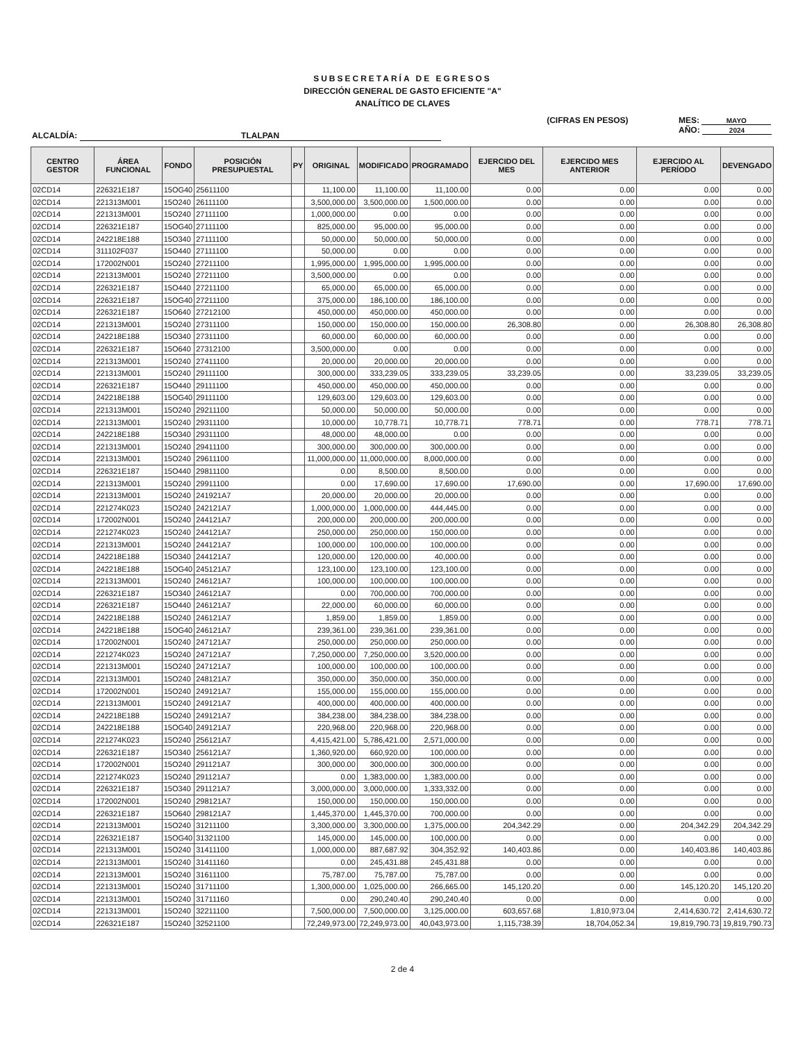SUBSECRETARÍA DE EGRESOS
DIRECCIÓN GENERAL DE GASTO EFICIENTE "A"
ANALÍTICO DE CLAVES
ALCALDÍA: TLALPAN
(CIFRAS EN PESOS) MES: MAYO
AÑO: 2024
| CENTRO GESTOR | ÁREA FUNCIONAL | FONDO | POSICIÓN PRESUPUESTAL | PY | ORIGINAL | MODIFICADO | PROGRAMADO | EJERCIDO DEL MES | EJERCIDO MES ANTERIOR | EJERCIDO AL PERÍODO | DEVENGADO |
| --- | --- | --- | --- | --- | --- | --- | --- | --- | --- | --- | --- |
| 02CD14 | 226321E187 | 15OG40 | 25611100 | | 11,100.00 | 11,100.00 | 11,100.00 | 0.00 | 0.00 | 0.00 | 0.00 |
| 02CD14 | 221313M001 | 15O240 | 26111100 | | 3,500,000.00 | 3,500,000.00 | 1,500,000.00 | 0.00 | 0.00 | 0.00 | 0.00 |
| 02CD14 | 221313M001 | 15O240 | 27111100 | | 1,000,000.00 | 0.00 | 0.00 | 0.00 | 0.00 | 0.00 | 0.00 |
| 02CD14 | 226321E187 | 15OG40 | 27111100 | | 825,000.00 | 95,000.00 | 95,000.00 | 0.00 | 0.00 | 0.00 | 0.00 |
| 02CD14 | 242218E188 | 15O340 | 27111100 | | 50,000.00 | 50,000.00 | 50,000.00 | 0.00 | 0.00 | 0.00 | 0.00 |
| 02CD14 | 311102F037 | 15O440 | 27111100 | | 50,000.00 | 0.00 | 0.00 | 0.00 | 0.00 | 0.00 | 0.00 |
| 02CD14 | 172002N001 | 15O240 | 27211100 | | 1,995,000.00 | 1,995,000.00 | 1,995,000.00 | 0.00 | 0.00 | 0.00 | 0.00 |
| 02CD14 | 221313M001 | 15O240 | 27211100 | | 3,500,000.00 | 0.00 | 0.00 | 0.00 | 0.00 | 0.00 | 0.00 |
| 02CD14 | 226321E187 | 15O440 | 27211100 | | 65,000.00 | 65,000.00 | 65,000.00 | 0.00 | 0.00 | 0.00 | 0.00 |
| 02CD14 | 226321E187 | 15OG40 | 27211100 | | 375,000.00 | 186,100.00 | 186,100.00 | 0.00 | 0.00 | 0.00 | 0.00 |
| 02CD14 | 226321E187 | 15O640 | 27212100 | | 450,000.00 | 450,000.00 | 450,000.00 | 0.00 | 0.00 | 0.00 | 0.00 |
| 02CD14 | 221313M001 | 15O240 | 27311100 | | 150,000.00 | 150,000.00 | 150,000.00 | 26,308.80 | 0.00 | 26,308.80 | 26,308.80 |
| 02CD14 | 242218E188 | 15O340 | 27311100 | | 60,000.00 | 60,000.00 | 60,000.00 | 0.00 | 0.00 | 0.00 | 0.00 |
| 02CD14 | 226321E187 | 15O640 | 27312100 | | 3,500,000.00 | 0.00 | 0.00 | 0.00 | 0.00 | 0.00 | 0.00 |
| 02CD14 | 221313M001 | 15O240 | 27411100 | | 20,000.00 | 20,000.00 | 20,000.00 | 0.00 | 0.00 | 0.00 | 0.00 |
| 02CD14 | 221313M001 | 15O240 | 29111100 | | 300,000.00 | 333,239.05 | 333,239.05 | 33,239.05 | 0.00 | 33,239.05 | 33,239.05 |
| 02CD14 | 226321E187 | 15O440 | 29111100 | | 450,000.00 | 450,000.00 | 450,000.00 | 0.00 | 0.00 | 0.00 | 0.00 |
| 02CD14 | 242218E188 | 15OG40 | 29111100 | | 129,603.00 | 129,603.00 | 129,603.00 | 0.00 | 0.00 | 0.00 | 0.00 |
| 02CD14 | 221313M001 | 15O240 | 29211100 | | 50,000.00 | 50,000.00 | 50,000.00 | 0.00 | 0.00 | 0.00 | 0.00 |
| 02CD14 | 221313M001 | 15O240 | 29311100 | | 10,000.00 | 10,778.71 | 10,778.71 | 778.71 | 0.00 | 778.71 | 778.71 |
| 02CD14 | 242218E188 | 15O340 | 29311100 | | 48,000.00 | 48,000.00 | 0.00 | 0.00 | 0.00 | 0.00 | 0.00 |
| 02CD14 | 221313M001 | 15O240 | 29411100 | | 300,000.00 | 300,000.00 | 300,000.00 | 0.00 | 0.00 | 0.00 | 0.00 |
| 02CD14 | 221313M001 | 15O240 | 29611100 | | 11,000,000.00 | 11,000,000.00 | 8,000,000.00 | 0.00 | 0.00 | 0.00 | 0.00 |
| 02CD14 | 226321E187 | 15O440 | 29811100 | | 0.00 | 8,500.00 | 8,500.00 | 0.00 | 0.00 | 0.00 | 0.00 |
| 02CD14 | 221313M001 | 15O240 | 29911100 | | 0.00 | 17,690.00 | 17,690.00 | 17,690.00 | 0.00 | 17,690.00 | 17,690.00 |
| 02CD14 | 221313M001 | 15O240 | 241921A7 | | 20,000.00 | 20,000.00 | 20,000.00 | 0.00 | 0.00 | 0.00 | 0.00 |
| 02CD14 | 221274K023 | 15O240 | 242121A7 | | 1,000,000.00 | 1,000,000.00 | 444,445.00 | 0.00 | 0.00 | 0.00 | 0.00 |
| 02CD14 | 172002N001 | 15O240 | 244121A7 | | 200,000.00 | 200,000.00 | 200,000.00 | 0.00 | 0.00 | 0.00 | 0.00 |
| 02CD14 | 221274K023 | 15O240 | 244121A7 | | 250,000.00 | 250,000.00 | 150,000.00 | 0.00 | 0.00 | 0.00 | 0.00 |
| 02CD14 | 221313M001 | 15O240 | 244121A7 | | 100,000.00 | 100,000.00 | 100,000.00 | 0.00 | 0.00 | 0.00 | 0.00 |
| 02CD14 | 242218E188 | 15O340 | 244121A7 | | 120,000.00 | 120,000.00 | 40,000.00 | 0.00 | 0.00 | 0.00 | 0.00 |
| 02CD14 | 242218E188 | 15OG40 | 245121A7 | | 123,100.00 | 123,100.00 | 123,100.00 | 0.00 | 0.00 | 0.00 | 0.00 |
| 02CD14 | 221313M001 | 15O240 | 246121A7 | | 100,000.00 | 100,000.00 | 100,000.00 | 0.00 | 0.00 | 0.00 | 0.00 |
| 02CD14 | 226321E187 | 15O340 | 246121A7 | | 0.00 | 700,000.00 | 700,000.00 | 0.00 | 0.00 | 0.00 | 0.00 |
| 02CD14 | 226321E187 | 15O440 | 246121A7 | | 22,000.00 | 60,000.00 | 60,000.00 | 0.00 | 0.00 | 0.00 | 0.00 |
| 02CD14 | 242218E188 | 15O240 | 246121A7 | | 1,859.00 | 1,859.00 | 1,859.00 | 0.00 | 0.00 | 0.00 | 0.00 |
| 02CD14 | 242218E188 | 15OG40 | 246121A7 | | 239,361.00 | 239,361.00 | 239,361.00 | 0.00 | 0.00 | 0.00 | 0.00 |
| 02CD14 | 172002N001 | 15O240 | 247121A7 | | 250,000.00 | 250,000.00 | 250,000.00 | 0.00 | 0.00 | 0.00 | 0.00 |
| 02CD14 | 221274K023 | 15O240 | 247121A7 | | 7,250,000.00 | 7,250,000.00 | 3,520,000.00 | 0.00 | 0.00 | 0.00 | 0.00 |
| 02CD14 | 221313M001 | 15O240 | 247121A7 | | 100,000.00 | 100,000.00 | 100,000.00 | 0.00 | 0.00 | 0.00 | 0.00 |
| 02CD14 | 221313M001 | 15O240 | 248121A7 | | 350,000.00 | 350,000.00 | 350,000.00 | 0.00 | 0.00 | 0.00 | 0.00 |
| 02CD14 | 172002N001 | 15O240 | 249121A7 | | 155,000.00 | 155,000.00 | 155,000.00 | 0.00 | 0.00 | 0.00 | 0.00 |
| 02CD14 | 221313M001 | 15O240 | 249121A7 | | 400,000.00 | 400,000.00 | 400,000.00 | 0.00 | 0.00 | 0.00 | 0.00 |
| 02CD14 | 242218E188 | 15O240 | 249121A7 | | 384,238.00 | 384,238.00 | 384,238.00 | 0.00 | 0.00 | 0.00 | 0.00 |
| 02CD14 | 242218E188 | 15OG40 | 249121A7 | | 220,968.00 | 220,968.00 | 220,968.00 | 0.00 | 0.00 | 0.00 | 0.00 |
| 02CD14 | 221274K023 | 15O240 | 256121A7 | | 4,415,421.00 | 5,786,421.00 | 2,571,000.00 | 0.00 | 0.00 | 0.00 | 0.00 |
| 02CD14 | 226321E187 | 15O340 | 256121A7 | | 1,360,920.00 | 660,920.00 | 100,000.00 | 0.00 | 0.00 | 0.00 | 0.00 |
| 02CD14 | 172002N001 | 15O240 | 291121A7 | | 300,000.00 | 300,000.00 | 300,000.00 | 0.00 | 0.00 | 0.00 | 0.00 |
| 02CD14 | 221274K023 | 15O240 | 291121A7 | | 0.00 | 1,383,000.00 | 1,383,000.00 | 0.00 | 0.00 | 0.00 | 0.00 |
| 02CD14 | 226321E187 | 15O340 | 291121A7 | | 3,000,000.00 | 3,000,000.00 | 1,333,332.00 | 0.00 | 0.00 | 0.00 | 0.00 |
| 02CD14 | 172002N001 | 15O240 | 298121A7 | | 150,000.00 | 150,000.00 | 150,000.00 | 0.00 | 0.00 | 0.00 | 0.00 |
| 02CD14 | 226321E187 | 15O640 | 298121A7 | | 1,445,370.00 | 1,445,370.00 | 700,000.00 | 0.00 | 0.00 | 0.00 | 0.00 |
| 02CD14 | 221313M001 | 15O240 | 31211100 | | 3,300,000.00 | 3,300,000.00 | 1,375,000.00 | 204,342.29 | 0.00 | 204,342.29 | 204,342.29 |
| 02CD14 | 226321E187 | 15OG40 | 31321100 | | 145,000.00 | 145,000.00 | 100,000.00 | 0.00 | 0.00 | 0.00 | 0.00 |
| 02CD14 | 221313M001 | 15O240 | 31411100 | | 1,000,000.00 | 887,687.92 | 304,352.92 | 140,403.86 | 0.00 | 140,403.86 | 140,403.86 |
| 02CD14 | 221313M001 | 15O240 | 31411160 | | 0.00 | 245,431.88 | 245,431.88 | 0.00 | 0.00 | 0.00 | 0.00 |
| 02CD14 | 221313M001 | 15O240 | 31611100 | | 75,787.00 | 75,787.00 | 75,787.00 | 0.00 | 0.00 | 0.00 | 0.00 |
| 02CD14 | 221313M001 | 15O240 | 31711100 | | 1,300,000.00 | 1,025,000.00 | 266,665.00 | 145,120.20 | 0.00 | 145,120.20 | 145,120.20 |
| 02CD14 | 221313M001 | 15O240 | 31711160 | | 0.00 | 290,240.40 | 290,240.40 | 0.00 | 0.00 | 0.00 | 0.00 |
| 02CD14 | 221313M001 | 15O240 | 32211100 | | 7,500,000.00 | 7,500,000.00 | 3,125,000.00 | 603,657.68 | 1,810,973.04 | 2,414,630.72 | 2,414,630.72 |
| 02CD14 | 226321E187 | 15O240 | 32521100 | | 72,249,973.00 | 72,249,973.00 | 40,043,973.00 | 1,115,738.39 | 18,704,052.34 | 19,819,790.73 | 19,819,790.73 |
2 de 4